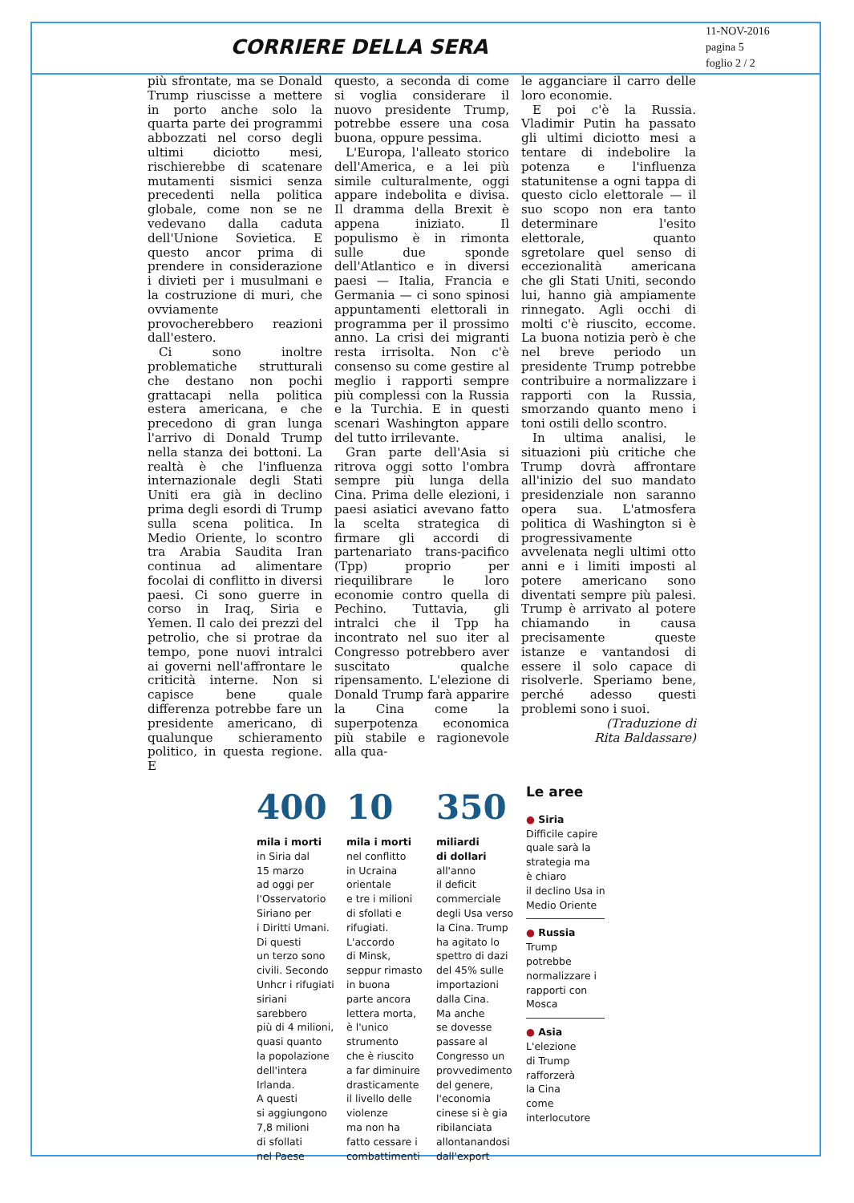CORRIERE DELLA SERA
11-NOV-2016
pagina 5
foglio 2 / 2
più sfrontate, ma se Donald Trump riuscisse a mettere in porto anche solo la quarta parte dei programmi abbozzati nel corso degli ultimi diciotto mesi, rischierebbe di scatenare mutamenti sismici senza precedenti nella politica globale, come non se ne vedevano dalla caduta dell'Unione Sovietica. E questo ancor prima di prendere in considerazione i divieti per i musulmani e la costruzione di muri, che ovviamente provocherebbero reazioni dall'estero.
Ci sono inoltre problematiche strutturali che destano non pochi grattacapi nella politica estera americana, e che precedono di gran lunga l'arrivo di Donald Trump nella stanza dei bottoni. La realtà è che l'influenza internazionale degli Stati Uniti era già in declino prima degli esordi di Trump sulla scena politica. In Medio Oriente, lo scontro tra Arabia Saudita Iran continua ad alimentare focolai di conflitto in diversi paesi. Ci sono guerre in corso in Iraq, Siria e Yemen. Il calo dei prezzi del petrolio, che si protrae da tempo, pone nuovi intralci ai governi nell'affrontare le criticità interne. Non si capisce bene quale differenza potrebbe fare un presidente americano, di qualunque schieramento politico, in questa regione. E
questo, a seconda di come si voglia considerare il nuovo presidente Trump, potrebbe essere una cosa buona, oppure pessima.
L'Europa, l'alleato storico dell'America, e a lei più simile culturalmente, oggi appare indebolita e divisa. Il dramma della Brexit è appena iniziato. Il populismo è in rimonta sulle due sponde dell'Atlantico e in diversi paesi — Italia, Francia e Germania — ci sono spinosi appuntamenti elettorali in programma per il prossimo anno. La crisi dei migranti resta irrisolta. Non c'è consenso su come gestire al meglio i rapporti sempre più complessi con la Russia e la Turchia. E in questi scenari Washington appare del tutto irrilevante.
Gran parte dell'Asia si ritrova oggi sotto l'ombra sempre più lunga della Cina. Prima delle elezioni, i paesi asiatici avevano fatto la scelta strategica di firmare gli accordi di partenariato trans-pacifico (Tpp) proprio per riequilibrare le loro economie contro quella di Pechino. Tuttavia, gli intralci che il Tpp ha incontrato nel suo iter al Congresso potrebbero aver suscitato qualche ripensamento. L'elezione di Donald Trump farà apparire la Cina come la superpotenza economica più stabile e ragionevole alla qua-
le agganciare il carro delle loro economie.
E poi c'è la Russia. Vladimir Putin ha passato gli ultimi diciotto mesi a tentare di indebolire la potenza e l'influenza statunitense a ogni tappa di questo ciclo elettorale — il suo scopo non era tanto determinare l'esito elettorale, quanto sgretolare quel senso di eccezionalità americana che gli Stati Uniti, secondo lui, hanno già ampiamente rinnegato. Agli occhi di molti c'è riuscito, eccome. La buona notizia però è che nel breve periodo un presidente Trump potrebbe contribuire a normalizzare i rapporti con la Russia, smorzando quanto meno i toni ostili dello scontro.
In ultima analisi, le situazioni più critiche che Trump dovrà affrontare all'inizio del suo mandato presidenziale non saranno opera sua. L'atmosfera politica di Washington si è progressivamente avvelenata negli ultimi otto anni e i limiti imposti al potere americano sono diventati sempre più palesi. Trump è arrivato al potere chiamando in causa precisamente queste istanze e vantandosi di essere il solo capace di risolverle. Speriamo bene, perché adesso questi problemi sono i suoi.
(Traduzione di
Rita Baldassare)
400
mila i morti
in Siria dal
15 marzo
ad oggi per
l'Osservatorio
Siriano per
i Diritti Umani.
Di questi
un terzo sono
civili. Secondo
Unhcr i rifugiati
siriani
sarebbero
più di 4 milioni,
quasi quanto
la popolazione
dell'intera
Irlanda.
A questi
si aggiungono
7,8 milioni
di sfollati
nel Paese
10
mila i morti
nel conflitto
in Ucraina
orientale
e tre i milioni
di sfollati e
rifugiati.
L'accordo
di Minsk,
seppur rimasto
in buona
parte ancora
lettera morta,
è l'unico
strumento
che è riuscito
a far diminuire
drasticamente
il livello delle
violenze
ma non ha
fatto cessare i
combattimenti
350
miliardi
di dollari
all'anno
il deficit
commerciale
degli Usa verso
la Cina. Trump
ha agitato lo
spettro di dazi
del 45% sulle
importazioni
dalla Cina.
Ma anche
se dovesse
passare al
Congresso un
provvedimento
del genere,
l'economia
cinese si è gia
ribilanciata
allontanandosi
dall'export
Le aree
● Siria
Difficile capire
quale sarà la
strategia ma
è chiaro
il declino Usa in
Medio Oriente
● Russia
Trump
potrebbe
normalizzare i
rapporti con
Mosca
● Asia
L'elezione
di Trump
rafforzerà
la Cina
come
interlocutore